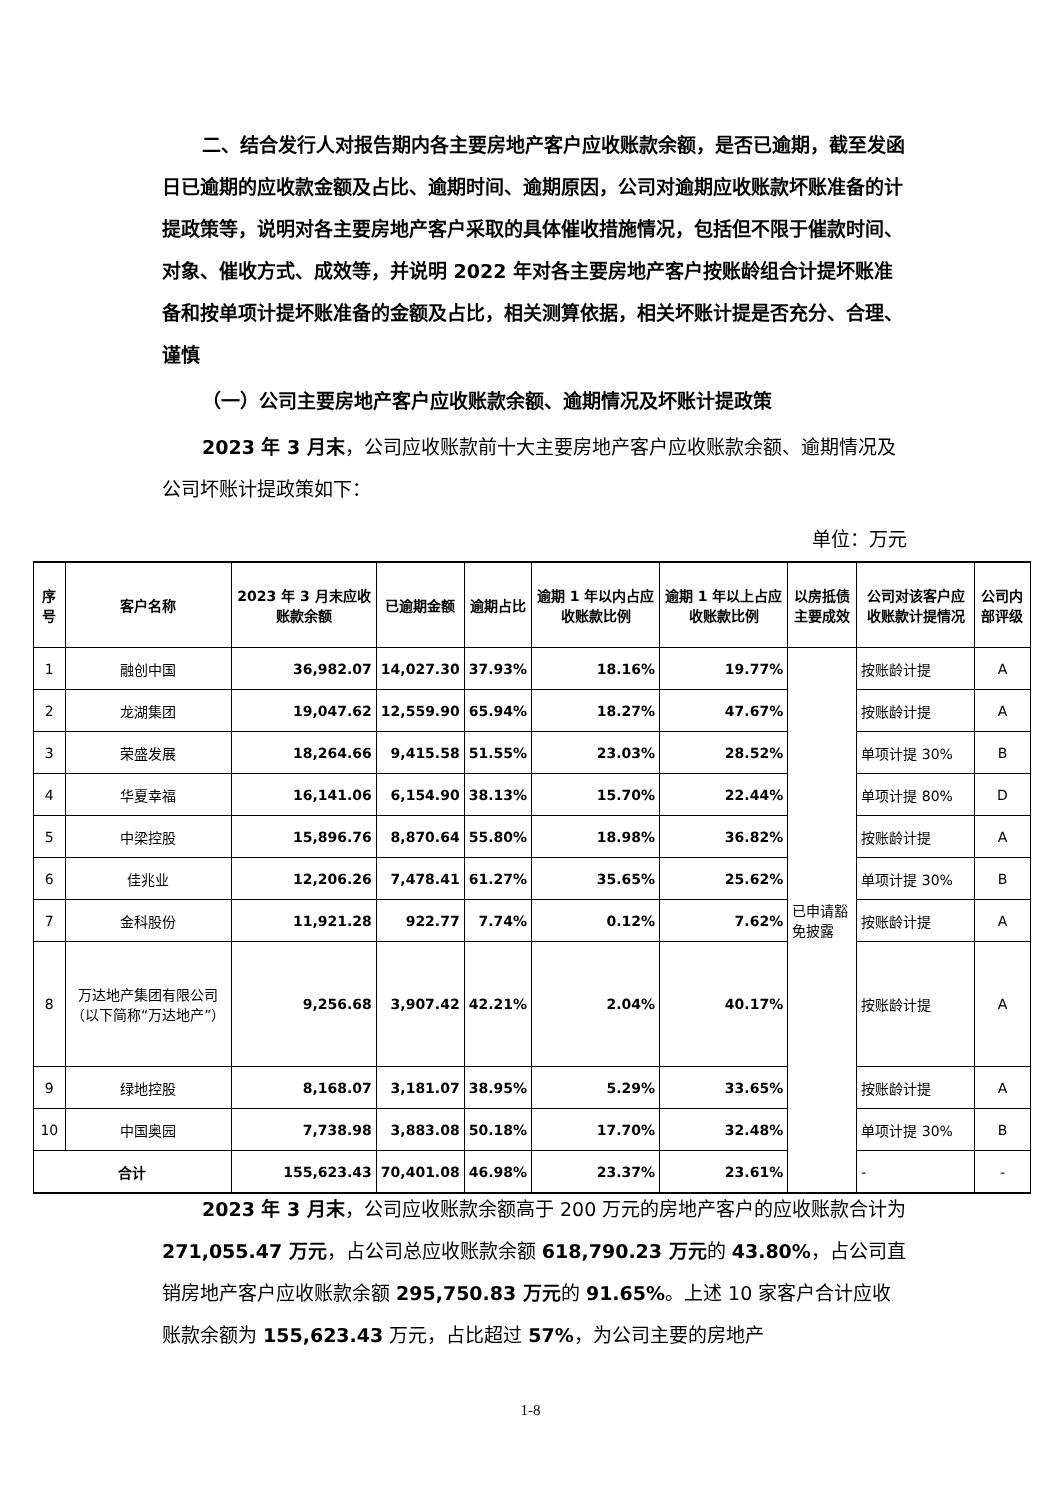二、结合发行人对报告期内各主要房地产客户应收账款余额，是否已逾期，截至发函日已逾期的应收款金额及占比、逾期时间、逾期原因，公司对逾期应收账款坏账准备的计提政策等，说明对各主要房地产客户采取的具体催收措施情况，包括但不限于催款时间、对象、催收方式、成效等，并说明 2022 年对各主要房地产客户按账龄组合计提坏账准备和按单项计提坏账准备的金额及占比，相关测算依据，相关坏账计提是否充分、合理、谨慎
（一）公司主要房地产客户应收账款余额、逾期情况及坏账计提政策
2023 年 3 月末，公司应收账款前十大主要房地产客户应收账款余额、逾期情况及公司坏账计提政策如下：
单位：万元
| 序号 | 客户名称 | 2023 年 3 月末应收账款余额 | 已逾期金额 | 逾期占比 | 逾期 1 年以内占应收账款比例 | 逾期 1 年以上占应收账款比例 | 以房抵债主要成效 | 公司对该客户应收账款计提情况 | 公司内部评级 |
| --- | --- | --- | --- | --- | --- | --- | --- | --- | --- |
| 1 | 融创中国 | 36,982.07 | 14,027.30 | 37.93% | 18.16% | 19.77% | 已申请豁免披露 | 按账龄计提 | A |
| 2 | 龙湖集团 | 19,047.62 | 12,559.90 | 65.94% | 18.27% | 47.67% | | 按账龄计提 | A |
| 3 | 荣盛发展 | 18,264.66 | 9,415.58 | 51.55% | 23.03% | 28.52% | | 单项计提 30% | B |
| 4 | 华夏幸福 | 16,141.06 | 6,154.90 | 38.13% | 15.70% | 22.44% | | 单项计提 80% | D |
| 5 | 中梁控股 | 15,896.76 | 8,870.64 | 55.80% | 18.98% | 36.82% | | 按账龄计提 | A |
| 6 | 佳兆业 | 12,206.26 | 7,478.41 | 61.27% | 35.65% | 25.62% | | 单项计提 30% | B |
| 7 | 金科股份 | 11,921.28 | 922.77 | 7.74% | 0.12% | 7.62% | | 按账龄计提 | A |
| 8 | 万达地产集团有限公司（以下简称“万达地产”） | 9,256.68 | 3,907.42 | 42.21% | 2.04% | 40.17% | | 按账龄计提 | A |
| 9 | 绿地控股 | 8,168.07 | 3,181.07 | 38.95% | 5.29% | 33.65% | | 按账龄计提 | A |
| 10 | 中国奥园 | 7,738.98 | 3,883.08 | 50.18% | 17.70% | 32.48% | | 单项计提 30% | B |
| 合计 | | 155,623.43 | 70,401.08 | 46.98% | 23.37% | 23.61% | | - | - |
2023 年 3 月末，公司应收账款余额高于 200 万元的房地产客户的应收账款合计为 271,055.47 万元，占公司总应收账款余额 618,790.23 万元的 43.80%，占公司直销房地产客户应收账款余额 295,750.83 万元的 91.65%。上述 10 家客户合计应收账款余额为 155,623.43 万元，占比超过 57%，为公司主要的房地产
1-8